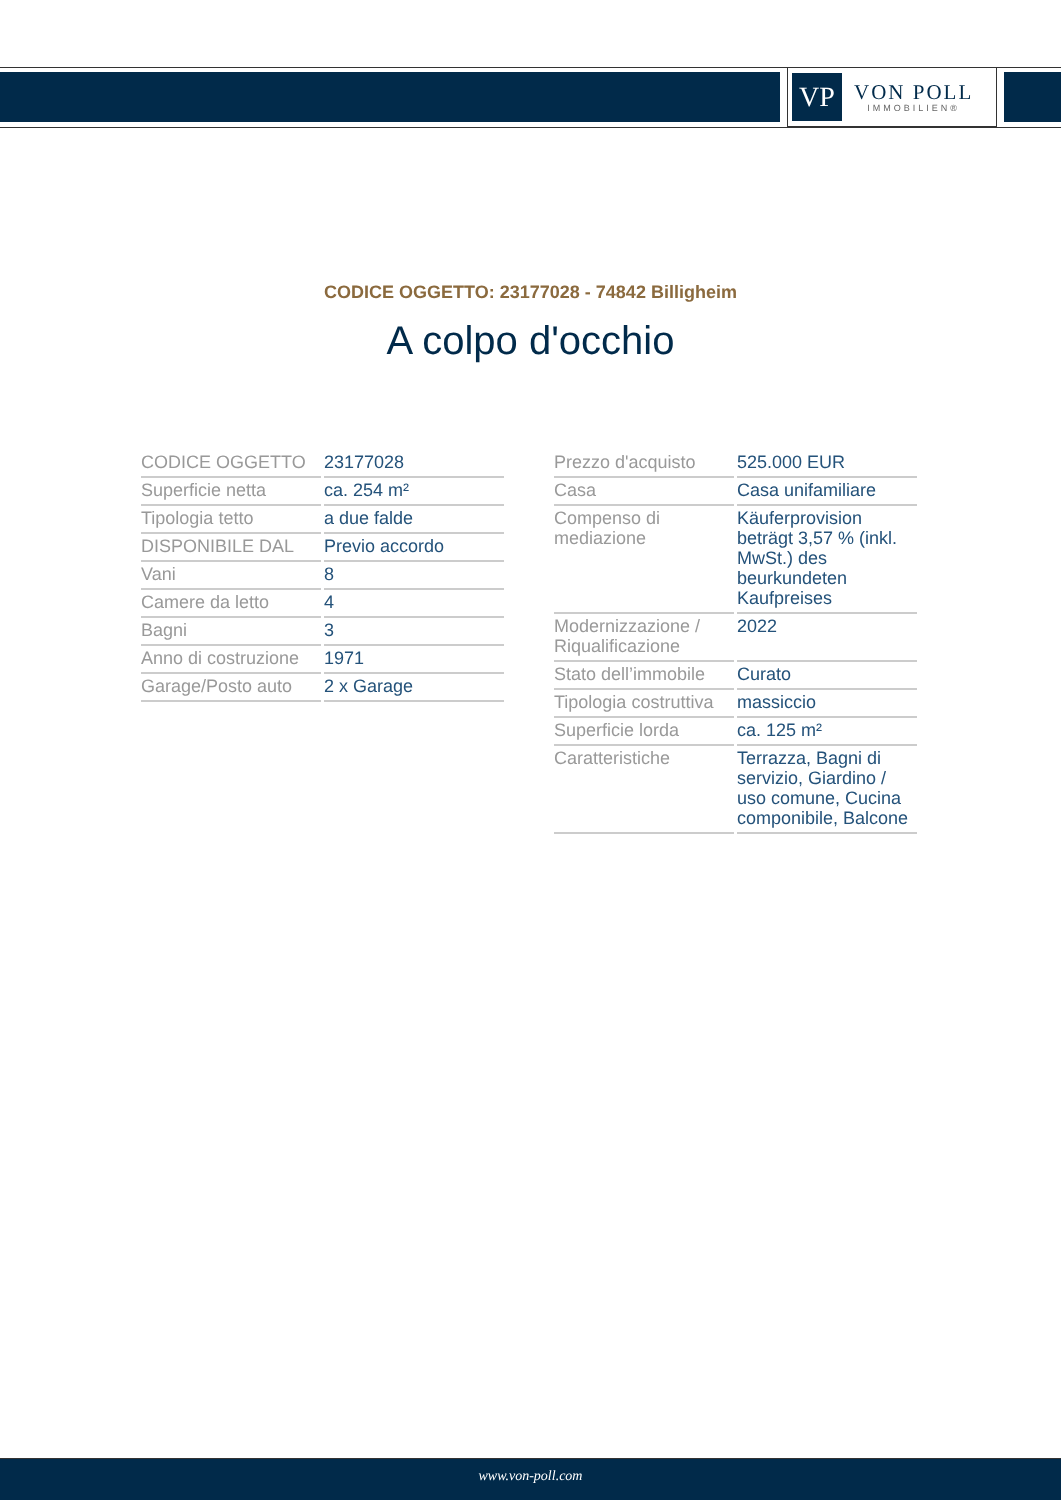VP
VON POLL
IMMOBILIEN®
CODICE OGGETTO: 23177028 - 74842 Billigheim
A colpo d'occhio
| CODICE OGGETTO | 23177028 |
| Superficie netta | ca. 254 m² |
| Tipologia tetto | a due falde |
| DISPONIBILE DAL | Previo accordo |
| Vani | 8 |
| Camere da letto | 4 |
| Bagni | 3 |
| Anno di costruzione | 1971 |
| Garage/Posto auto | 2 x Garage |
| Prezzo d'acquisto | 525.000 EUR |
| Casa | Casa unifamiliare |
| Compenso di mediazione | Käuferprovision beträgt 3,57 % (inkl. MwSt.) des beurkundeten Kaufpreises |
| Modernizzazione / Riqualificazione | 2022 |
| Stato dell’immobile | Curato |
| Tipologia costruttiva | massiccio |
| Superficie lorda | ca. 125 m² |
| Caratteristiche | Terrazza, Bagni di servizio, Giardino / uso comune, Cucina componibile, Balcone |
www.von-poll.com